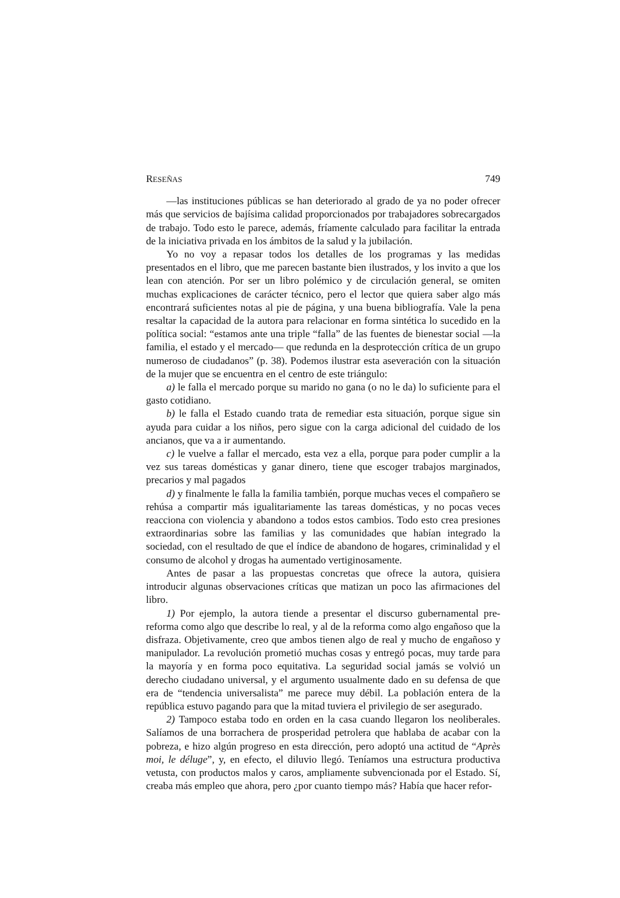RESEÑAS 749
—las instituciones públicas se han deteriorado al grado de ya no poder ofrecer más que servicios de bajísima calidad proporcionados por trabajadores sobrecargados de trabajo. Todo esto le parece, además, fríamente calculado para facilitar la entrada de la iniciativa privada en los ámbitos de la salud y la jubilación.
Yo no voy a repasar todos los detalles de los programas y las medidas presentados en el libro, que me parecen bastante bien ilustrados, y los invito a que los lean con atención. Por ser un libro polémico y de circulación general, se omiten muchas explicaciones de carácter técnico, pero el lector que quiera saber algo más encontrará suficientes notas al pie de página, y una buena bibliografía. Vale la pena resaltar la capacidad de la autora para relacionar en forma sintética lo sucedido en la política social: “estamos ante una triple “falla” de las fuentes de bienestar social —la familia, el estado y el mercado— que redunda en la desprotección crítica de un grupo numeroso de ciudadanos” (p. 38). Podemos ilustrar esta aseveración con la situación de la mujer que se encuentra en el centro de este triángulo:
a) le falla el mercado porque su marido no gana (o no le da) lo suficiente para el gasto cotidiano.
b) le falla el Estado cuando trata de remediar esta situación, porque sigue sin ayuda para cuidar a los niños, pero sigue con la carga adicional del cuidado de los ancianos, que va a ir aumentando.
c) le vuelve a fallar el mercado, esta vez a ella, porque para poder cumplir a la vez sus tareas domésticas y ganar dinero, tiene que escoger trabajos marginados, precarios y mal pagados
d) y finalmente le falla la familia también, porque muchas veces el compañero se rehúsa a compartir más igualitariamente las tareas domésticas, y no pocas veces reacciona con violencia y abandono a todos estos cambios. Todo esto crea presiones extraordinarias sobre las familias y las comunidades que habían integrado la sociedad, con el resultado de que el índice de abandono de hogares, criminalidad y el consumo de alcohol y drogas ha aumentado vertiginosamente.
Antes de pasar a las propuestas concretas que ofrece la autora, quisiera introducir algunas observaciones críticas que matizan un poco las afirmaciones del libro.
1) Por ejemplo, la autora tiende a presentar el discurso gubernamental pre-reforma como algo que describe lo real, y al de la reforma como algo engañoso que la disfraza. Objetivamente, creo que ambos tienen algo de real y mucho de engañoso y manipulador. La revolución prometió muchas cosas y entregó pocas, muy tarde para la mayoría y en forma poco equitativa. La seguridad social jamás se volvió un derecho ciudadano universal, y el argumento usualmente dado en su defensa de que era de “tendencia universalista” me parece muy débil. La población entera de la república estuvo pagando para que la mitad tuviera el privilegio de ser asegurado.
2) Tampoco estaba todo en orden en la casa cuando llegaron los neoliberales. Salíamos de una borrachera de prosperidad petrolera que hablaba de acabar con la pobreza, e hizo algún progreso en esta dirección, pero adoptó una actitud de “Après moi, le déluge”, y, en efecto, el diluvio llegó. Teníamos una estructura productiva vetusta, con productos malos y caros, ampliamente subvencionada por el Estado. Sí, creaba más empleo que ahora, pero ¿por cuanto tiempo más? Había que hacer refor-